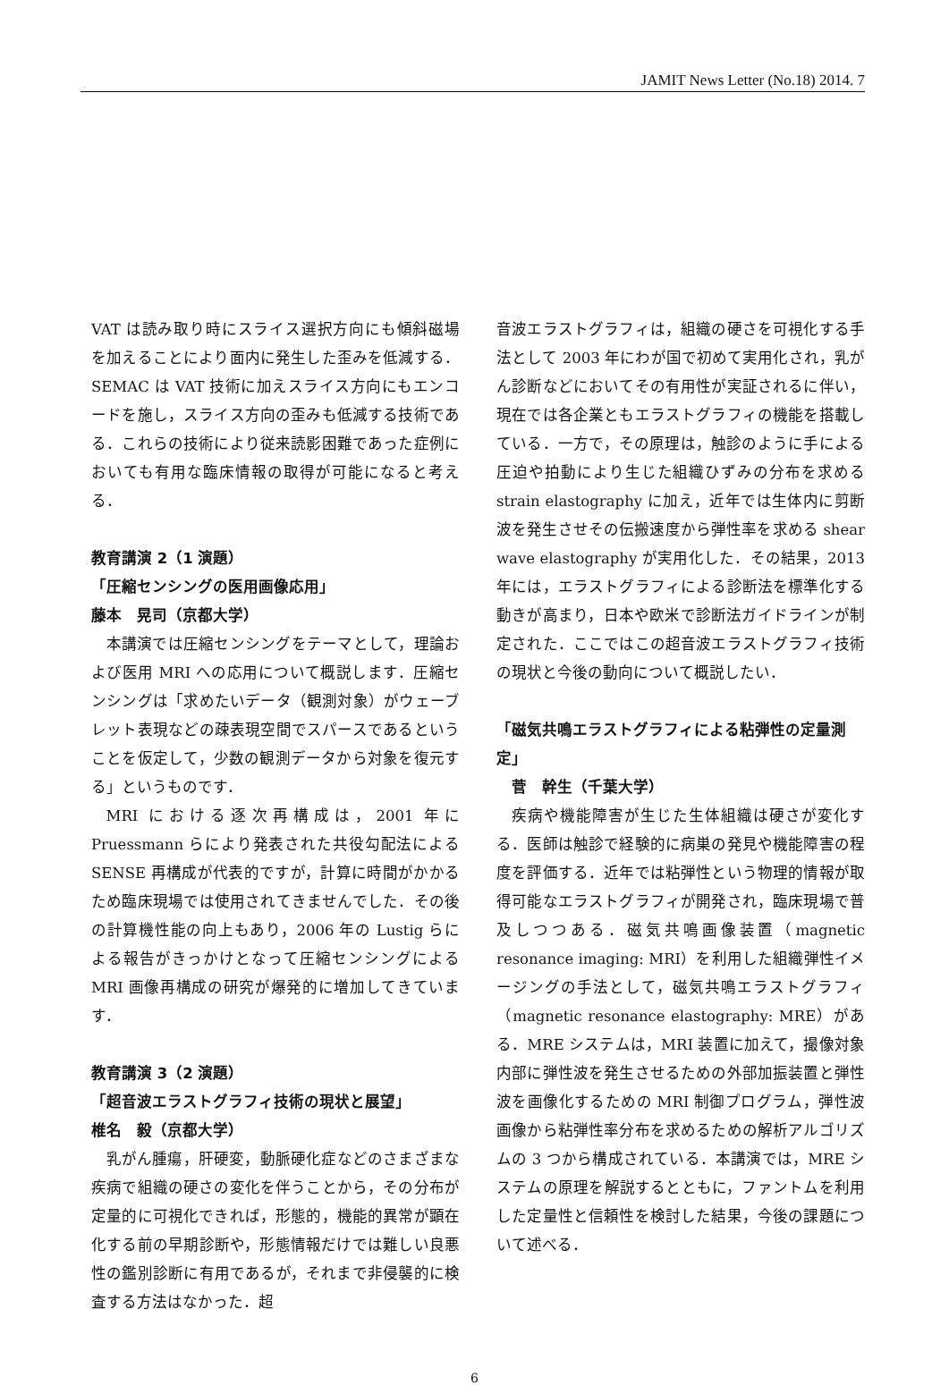JAMIT News Letter (No.18) 2014. 7
VAT は読み取り時にスライス選択方向にも傾斜磁場を加えることにより面内に発生した歪みを低減する．SEMAC は VAT 技術に加えスライス方向にもエンコードを施し，スライス方向の歪みも低減する技術である．これらの技術により従来読影困難であった症例においても有用な臨床情報の取得が可能になると考える．
教育講演 2（1 演題）
「圧縮センシングの医用画像応用」
藤本　晃司（京都大学）
本講演では圧縮センシングをテーマとして，理論および医用 MRI への応用について概説します．圧縮センシングは「求めたいデータ（観測対象）がウェーブレット表現などの疎表現空間でスパースであるということを仮定して，少数の観測データから対象を復元する」というものです．
MRI における逐次再構成は，2001 年に Pruessmann らにより発表された共役勾配法による SENSE 再構成が代表的ですが，計算に時間がかかるため臨床現場では使用されてきませんでした．その後の計算機性能の向上もあり，2006 年の Lustig らによる報告がきっかけとなって圧縮センシングによる MRI 画像再構成の研究が爆発的に増加してきています．
教育講演 3（2 演題）
「超音波エラストグラフィ技術の現状と展望」
椎名　毅（京都大学）
乳がん腫瘍，肝硬変，動脈硬化症などのさまざまな疾病で組織の硬さの変化を伴うことから，その分布が定量的に可視化できれば，形態的，機能的異常が顕在化する前の早期診断や，形態情報だけでは難しい良悪性の鑑別診断に有用であるが，それまで非侵襲的に検査する方法はなかった．超
音波エラストグラフィは，組織の硬さを可視化する手法として 2003 年にわが国で初めて実用化され，乳がん診断などにおいてその有用性が実証されるに伴い，現在では各企業ともエラストグラフィの機能を搭載している．一方で，その原理は，触診のように手による圧迫や拍動により生じた組織ひずみの分布を求める strain elastography に加え，近年では生体内に剪断波を発生させその伝搬速度から弾性率を求める shear wave elastography が実用化した．その結果，2013 年には，エラストグラフィによる診断法を標準化する動きが高まり，日本や欧米で診断法ガイドラインが制定された．ここではこの超音波エラストグラフィ技術の現状と今後の動向について概説したい．
「磁気共鳴エラストグラフィによる粘弾性の定量測定」
　菅　幹生（千葉大学）
疾病や機能障害が生じた生体組織は硬さが変化する．医師は触診で経験的に病巣の発見や機能障害の程度を評価する．近年では粘弾性という物理的情報が取得可能なエラストグラフィが開発され，臨床現場で普及しつつある．磁気共鳴画像装置（magnetic resonance imaging: MRI）を利用した組織弾性イメージングの手法として，磁気共鳴エラストグラフィ（magnetic resonance elastography: MRE）がある．MRE システムは，MRI 装置に加えて，撮像対象内部に弾性波を発生させるための外部加振装置と弾性波を画像化するための MRI 制御プログラム，弾性波画像から粘弾性率分布を求めるための解析アルゴリズムの 3 つから構成されている．本講演では，MRE システムの原理を解説するとともに，ファントムを利用した定量性と信頼性を検討した結果，今後の課題について述べる．
6